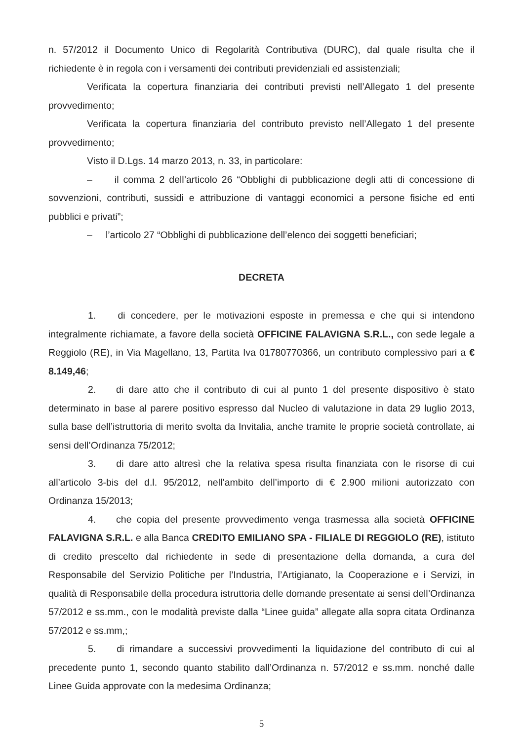n. 57/2012 il Documento Unico di Regolarità Contributiva (DURC), dal quale risulta che il richiedente è in regola con i versamenti dei contributi previdenziali ed assistenziali;
Verificata la copertura finanziaria dei contributi previsti nell’Allegato 1 del presente provvedimento;
Verificata la copertura finanziaria del contributo previsto nell’Allegato 1 del presente provvedimento;
Visto il D.Lgs. 14 marzo 2013, n. 33, in particolare:
– il comma 2 dell’articolo 26 “Obblighi di pubblicazione degli atti di concessione di sovvenzioni, contributi, sussidi e attribuzione di vantaggi economici a persone fisiche ed enti pubblici e privati”;
– l’articolo 27 “Obblighi di pubblicazione dell’elenco dei soggetti beneficiari;
DECRETA
1. di concedere, per le motivazioni esposte in premessa e che qui si intendono integralmente richiamate, a favore della società OFFICINE FALAVIGNA S.R.L., con sede legale a Reggiolo (RE), in Via Magellano, 13, Partita Iva 01780770366, un contributo complessivo pari a € 8.149,46;
2. di dare atto che il contributo di cui al punto 1 del presente dispositivo è stato determinato in base al parere positivo espresso dal Nucleo di valutazione in data 29 luglio 2013, sulla base dell’istruttoria di merito svolta da Invitalia, anche tramite le proprie società controllate, ai sensi dell’Ordinanza 75/2012;
3. di dare atto altresì che la relativa spesa risulta finanziata con le risorse di cui all’articolo 3-bis del d.l. 95/2012, nell’ambito dell’importo di € 2.900 milioni autorizzato con Ordinanza 15/2013;
4. che copia del presente provvedimento venga trasmessa alla società OFFICINE FALAVIGNA S.R.L. e alla Banca CREDITO EMILIANO SPA - FILIALE DI REGGIOLO (RE), istituto di credito prescelto dal richiedente in sede di presentazione della domanda, a cura del Responsabile del Servizio Politiche per l’Industria, l’Artigianato, la Cooperazione e i Servizi, in qualità di Responsabile della procedura istruttoria delle domande presentate ai sensi dell’Ordinanza 57/2012 e ss.mm., con le modalità previste dalla “Linee guida” allegate alla sopra citata Ordinanza 57/2012 e ss.mm,;
5. di rimandare a successivi provvedimenti la liquidazione del contributo di cui al precedente punto 1, secondo quanto stabilito dall’Ordinanza n. 57/2012 e ss.mm. nonché dalle Linee Guida approvate con la medesima Ordinanza;
5